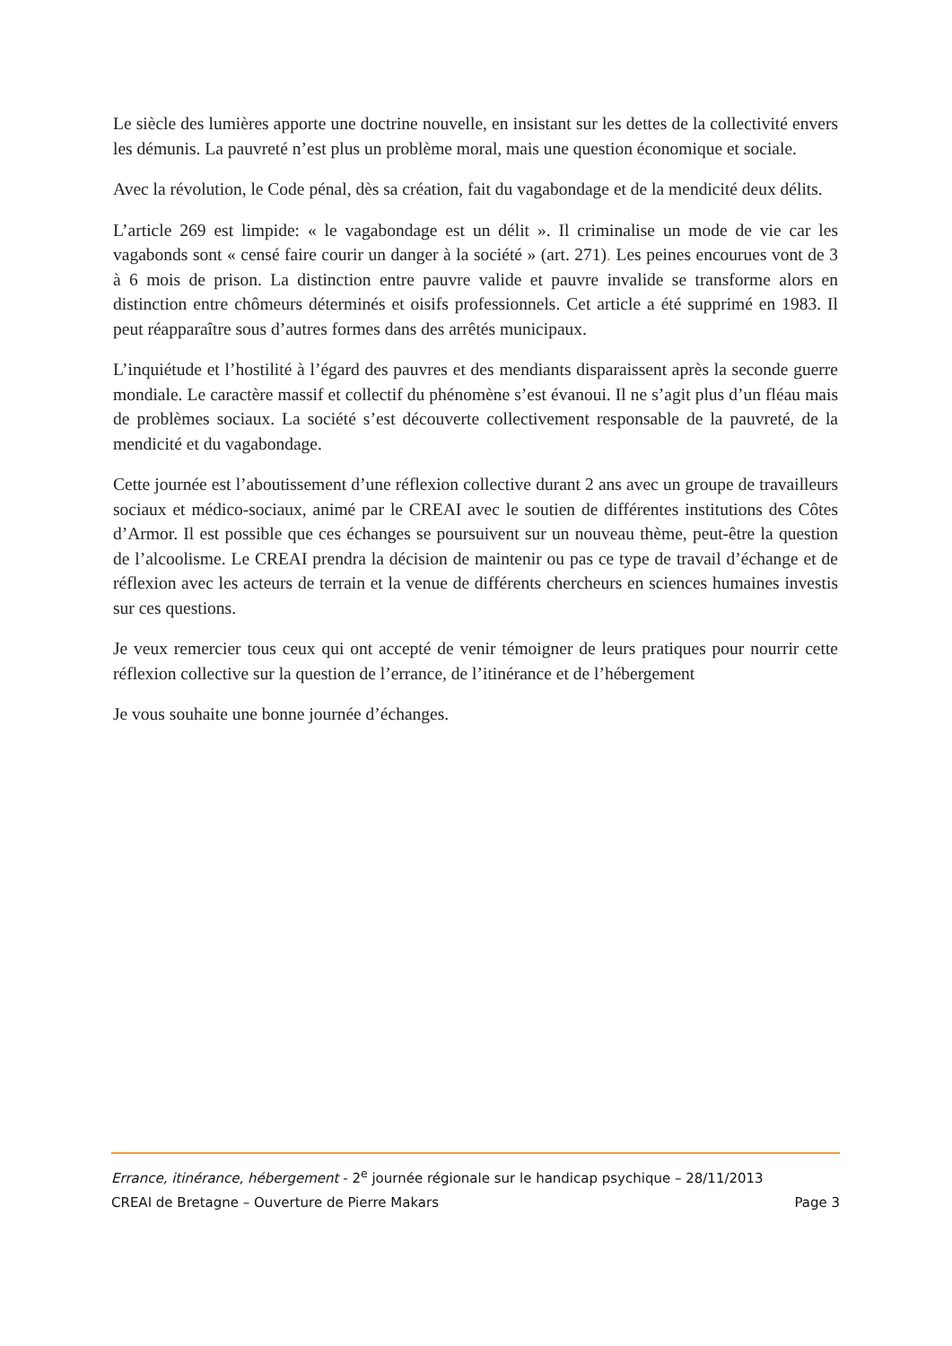Le siècle des lumières apporte une doctrine nouvelle, en insistant sur les dettes de la collectivité envers les démunis. La pauvreté n’est plus un problème moral, mais une question économique et sociale.
Avec la révolution, le Code pénal, dès sa création, fait du vagabondage et de la mendicité deux délits.
L’article 269 est limpide: « le vagabondage est un délit ». Il criminalise un mode de vie car les vagabonds sont « censé faire courir un danger à la société » (art. 271). Les peines encourues vont de 3 à 6 mois de prison. La distinction entre pauvre valide et pauvre invalide se transforme alors en distinction entre chômeurs déterminés et oisifs professionnels. Cet article a été supprimé en 1983. Il peut réapparaître sous d’autres formes dans des arrêtés municipaux.
L’inquiétude et l’hostilité à l’égard des pauvres et des mendiants disparaissent après la seconde guerre mondiale. Le caractère massif et collectif du phénomène s’est évanoui. Il ne s’agit plus d’un fléau mais de problèmes sociaux. La société s’est découverte collectivement responsable de la pauvreté, de la mendicité et du vagabondage.
Cette journée est l’aboutissement d’une réflexion collective durant 2 ans avec un groupe de travailleurs sociaux et médico-sociaux, animé par le CREAI avec le soutien de différentes institutions des Côtes d’Armor. Il est possible que ces échanges se poursuivent sur un nouveau thème, peut-être la question de l’alcoolisme. Le CREAI prendra la décision de maintenir ou pas ce type de travail d’échange et de réflexion avec les acteurs de terrain et la venue de différents chercheurs en sciences humaines investis sur ces questions.
Je veux remercier tous ceux qui ont accepté de venir témoigner de leurs pratiques pour nourrir cette réflexion collective sur la question de l’errance, de l’itinérance et de l’hébergement
Je vous souhaite une bonne journée d’échanges.
Errance, itinérance, hébergement - 2<sup>e</sup> journée régionale sur le handicap psychique – 28/11/2013
CREAI de Bretagne – Ouverture de Pierre Makars Page 3